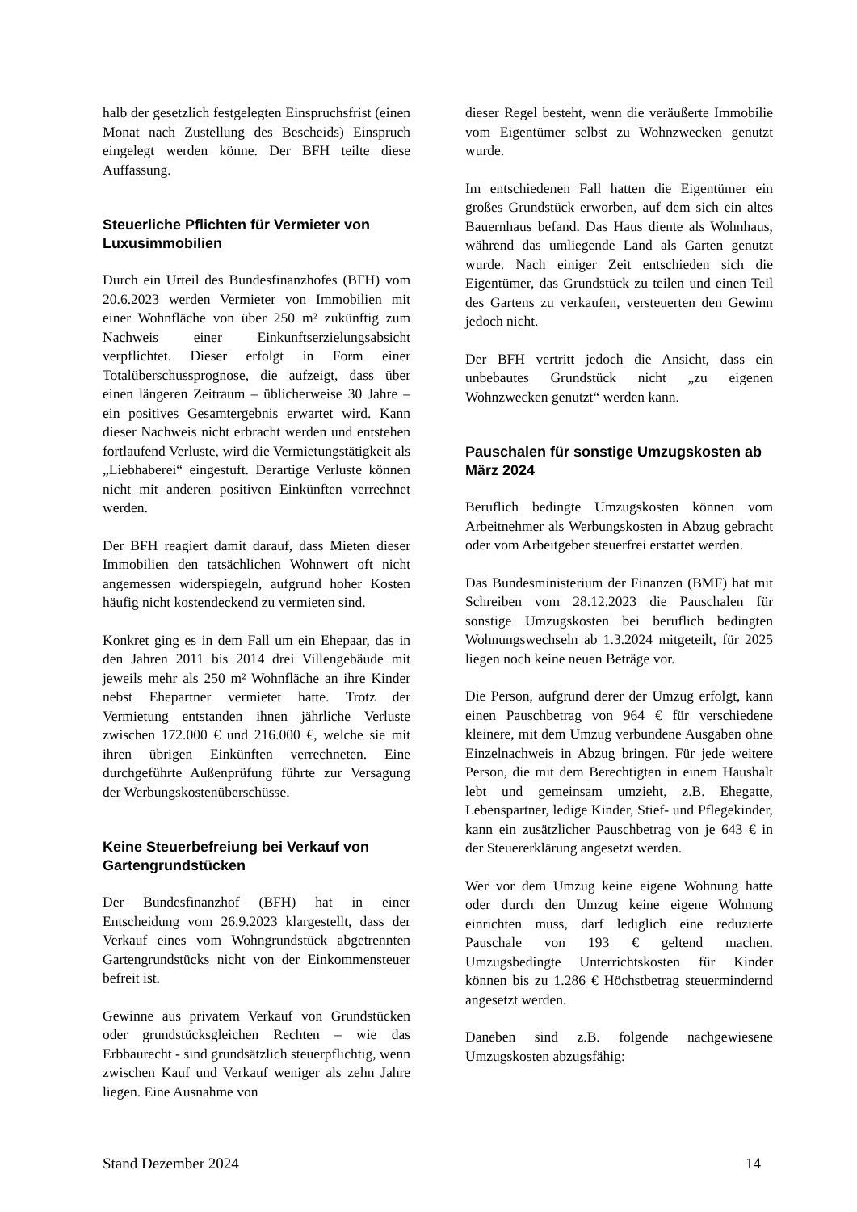halb der gesetzlich festgelegten Einspruchsfrist (einen Monat nach Zustellung des Bescheids) Einspruch eingelegt werden könne. Der BFH teilte diese Auffassung.
Steuerliche Pflichten für Vermieter von Luxusimmobilien
Durch ein Urteil des Bundesfinanzhofes (BFH) vom 20.6.2023 werden Vermieter von Immobilien mit einer Wohnfläche von über 250 m² zukünftig zum Nachweis einer Einkunftserzielungsabsicht verpflichtet. Dieser erfolgt in Form einer Totalüberschussprognose, die aufzeigt, dass über einen längeren Zeitraum – üblicherweise 30 Jahre – ein positives Gesamtergebnis erwartet wird. Kann dieser Nachweis nicht erbracht werden und entstehen fortlaufend Verluste, wird die Vermietungstätigkeit als „Liebhaberei“ eingestuft. Derartige Verluste können nicht mit anderen positiven Einkünften verrechnet werden.
Der BFH reagiert damit darauf, dass Mieten dieser Immobilien den tatsächlichen Wohnwert oft nicht angemessen widerspiegeln, aufgrund hoher Kosten häufig nicht kostendeckend zu vermieten sind.
Konkret ging es in dem Fall um ein Ehepaar, das in den Jahren 2011 bis 2014 drei Villengebäude mit jeweils mehr als 250 m² Wohnfläche an ihre Kinder nebst Ehepartner vermietet hatte. Trotz der Vermietung entstanden ihnen jährliche Verluste zwischen 172.000 € und 216.000 €, welche sie mit ihren übrigen Einkünften verrechneten. Eine durchgeführte Außenprüfung führte zur Versagung der Werbungskostenüberschüsse.
Keine Steuerbefreiung bei Verkauf von Gartengrundstücken
Der Bundesfinanzhof (BFH) hat in einer Entscheidung vom 26.9.2023 klargestellt, dass der Verkauf eines vom Wohngrundstück abgetrennten Gartengrundstücks nicht von der Einkommensteuer befreit ist.
Gewinne aus privatem Verkauf von Grundstücken oder grundstücksgleichen Rechten – wie das Erbbaurecht - sind grundsätzlich steuerpflichtig, wenn zwischen Kauf und Verkauf weniger als zehn Jahre liegen. Eine Ausnahme von
dieser Regel besteht, wenn die veräußerte Immobilie vom Eigentümer selbst zu Wohnzwecken genutzt wurde.
Im entschiedenen Fall hatten die Eigentümer ein großes Grundstück erworben, auf dem sich ein altes Bauernhaus befand. Das Haus diente als Wohnhaus, während das umliegende Land als Garten genutzt wurde. Nach einiger Zeit entschieden sich die Eigentümer, das Grundstück zu teilen und einen Teil des Gartens zu verkaufen, versteuerten den Gewinn jedoch nicht.
Der BFH vertritt jedoch die Ansicht, dass ein unbebautes Grundstück nicht „zu eigenen Wohnzwecken genutzt“ werden kann.
Pauschalen für sonstige Umzugskosten ab März 2024
Beruflich bedingte Umzugskosten können vom Arbeitnehmer als Werbungskosten in Abzug gebracht oder vom Arbeitgeber steuerfrei erstattet werden.
Das Bundesministerium der Finanzen (BMF) hat mit Schreiben vom 28.12.2023 die Pauschalen für sonstige Umzugskosten bei beruflich bedingten Wohnungswechseln ab 1.3.2024 mitgeteilt, für 2025 liegen noch keine neuen Beträge vor.
Die Person, aufgrund derer der Umzug erfolgt, kann einen Pauschbetrag von 964 € für verschiedene kleinere, mit dem Umzug verbundene Ausgaben ohne Einzelnachweis in Abzug bringen. Für jede weitere Person, die mit dem Berechtigten in einem Haushalt lebt und gemeinsam umzieht, z.B. Ehegatte, Lebenspartner, ledige Kinder, Stief- und Pflegekinder, kann ein zusätzlicher Pauschbetrag von je 643 € in der Steuererklärung angesetzt werden.
Wer vor dem Umzug keine eigene Wohnung hatte oder durch den Umzug keine eigene Wohnung einrichten muss, darf lediglich eine reduzierte Pauschale von 193 € geltend machen. Umzugsbedingte Unterrichtskosten für Kinder können bis zu 1.286 € Höchstbetrag steuermindernd angesetzt werden.
Daneben sind z.B. folgende nachgewiesene Umzugskosten abzugsfähig:
Stand Dezember 2024 14